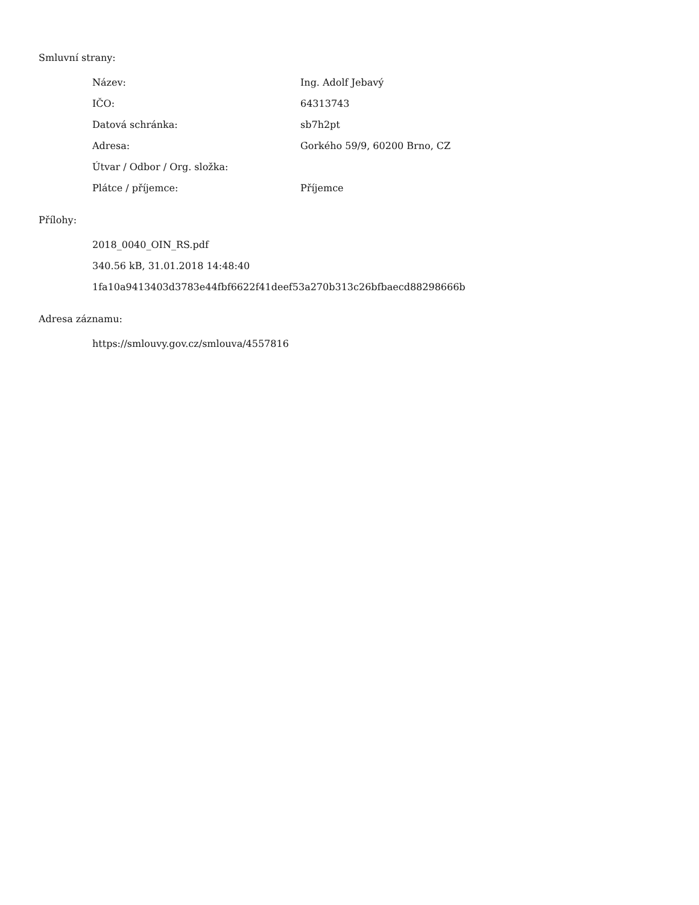Smluvní strany:
| Název: | Ing. Adolf Jebavý |
| IČO: | 64313743 |
| Datová schránka: | sb7h2pt |
| Adresa: | Gorkého 59/9, 60200 Brno, CZ |
| Útvar / Odbor / Org. složka: | |
| Plátce / příjemce: | Příjemce |
Přílohy:
2018_0040_OIN_RS.pdf
340.56 kB, 31.01.2018 14:48:40
1fa10a9413403d3783e44fbf6622f41deef53a270b313c26bfbaecd88298666b
Adresa záznamu:
https://smlouvy.gov.cz/smlouva/4557816